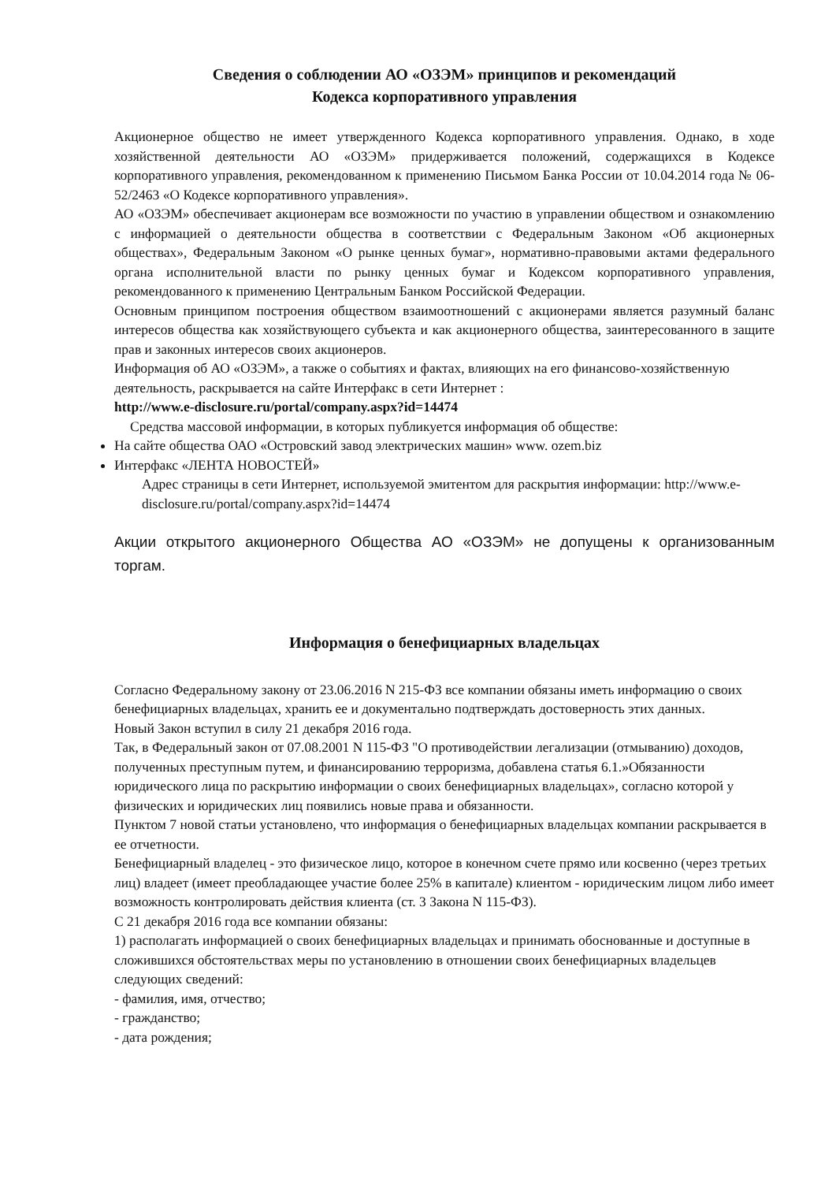Сведения о соблюдении АО «ОЗЭМ» принципов и рекомендаций
Кодекса корпоративного управления
Акционерное общество не имеет утвержденного Кодекса корпоративного управления. Однако, в ходе хозяйственной деятельности АО «ОЗЭМ» придерживается положений, содержащихся в Кодексе корпоративного управления, рекомендованном к применению Письмом Банка России от 10.04.2014 года № 06-52/2463 «О Кодексе корпоративного управления».
АО «ОЗЭМ» обеспечивает акционерам все возможности по участию в управлении обществом и ознакомлению с информацией о деятельности общества в соответствии с Федеральным Законом «Об акционерных обществах», Федеральным Законом «О рынке ценных бумаг», нормативно-правовыми актами федерального органа исполнительной власти по рынку ценных бумаг и Кодексом корпоративного управления, рекомендованного к применению Центральным Банком Российской Федерации.
Основным принципом построения обществом взаимоотношений с акционерами является разумный баланс интересов общества как хозяйствующего субъекта и как акционерного общества, заинтересованного в защите прав и законных интересов своих акционеров.
Информация об АО «ОЗЭМ», а также о событиях и фактах, влияющих на его финансово-хозяйственную деятельность, раскрывается на сайте Интерфакс в сети Интернет :
http://www.e-disclosure.ru/portal/company.aspx?id=14474
Средства массовой информации, в которых публикуется информация об обществе:
На сайте общества ОАО «Островский завод электрических машин» www. ozem.biz
Интерфакс «ЛЕНТА НОВОСТЕЙ»
Адрес страницы в сети Интернет, используемой эмитентом для раскрытия информации: http://www.e-disclosure.ru/portal/company.aspx?id=14474
Акции открытого акционерного Общества АО «ОЗЭМ» не допущены к организованным торгам.
Информация о бенефициарных владельцах
Согласно Федеральному закону от 23.06.2016 N 215-ФЗ все компании обязаны иметь информацию о своих бенефициарных владельцах, хранить ее и документально подтверждать достоверность этих данных.
Новый Закон вступил в силу 21 декабря 2016 года.
Так, в Федеральный закон от 07.08.2001 N 115-ФЗ "О противодействии легализации (отмыванию) доходов, полученных преступным путем, и финансированию терроризма, добавлена статья 6.1.»Обязанности юридического лица по раскрытию информации о своих бенефициарных владельцах», согласно которой у физических и юридических лиц появились новые права и обязанности.
Пунктом 7 новой статьи установлено, что информация о бенефициарных владельцах компании раскрывается в ее отчетности.
Бенефициарный владелец - это физическое лицо, которое в конечном счете прямо или косвенно (через третьих лиц) владеет (имеет преобладающее участие более 25% в капитале) клиентом - юридическим лицом либо имеет возможность контролировать действия клиента (ст. 3 Закона N 115-ФЗ).
С 21 декабря 2016 года все компании обязаны:
1) располагать информацией о своих бенефициарных владельцах и принимать обоснованные и доступные в сложившихся обстоятельствах меры по установлению в отношении своих бенефициарных владельцев следующих сведений:
- фамилия, имя, отчество;
- гражданство;
- дата рождения;